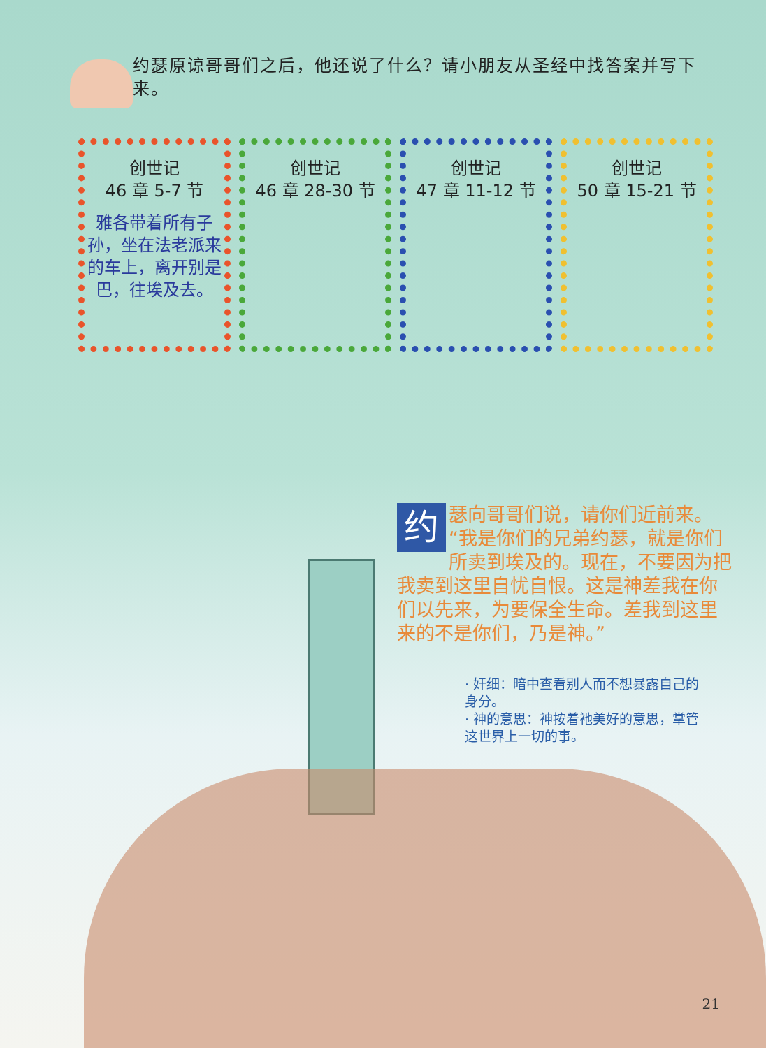约瑟原谅哥哥们之后，他还说了什么？请小朋友从圣经中找答案并写下来。
创世记
46 章 5-7 节
雅各带着所有子孙，坐在法老派来的车上，离开别是巴，往埃及去。
创世记
46 章 28-30 节
创世记
47 章 11-12 节
创世记
50 章 15-21 节
约瑟向哥哥们说，请你们近前来。“我是你们的兄弟约瑟，就是你们所卖到埃及的。现在，不要因为把我卖到这里自忧自恨。这是神差我在你们以先来，为要保全生命。差我到这里来的不是你们，乃是神。”
· 奸细：暗中查看别人而不想暴露自己的身分。
· 神的意思：神按着祂美好的意思，掌管这世界上一切的事。
21